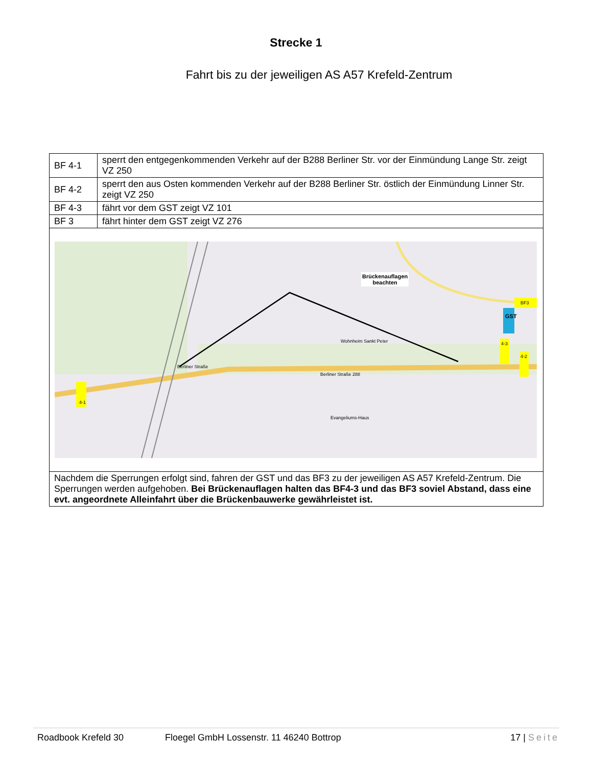Strecke 1
Fahrt bis zu der jeweiligen AS A57 Krefeld-Zentrum
| BF 4-1 | sperrt den entgegenkommenden Verkehr auf der B288 Berliner Str. vor der Einmündung Lange Str. zeigt VZ 250 |
| BF 4-2 | sperrt den aus Osten kommenden Verkehr auf der B288 Berliner Str. östlich der Einmündung Linner Str. zeigt VZ 250 |
| BF 4-3 | fährt vor dem GST zeigt VZ 101 |
| BF 3 | fährt hinter dem GST zeigt VZ 276 |
| Brückenauflagen beachten Berliner Straße Berliner Straße 288 Wohnheim Sankt Peter Evangeliums-Haus 4-1 GST BF3 4-3 4-2 | |
| Nachdem die Sperrungen erfolgt sind, fahren der GST und das BF3 zu der jeweiligen AS A57 Krefeld-Zentrum. Die Sperrungen werden aufgehoben. Bei Brückenauflagen halten das BF4-3 und das BF3 soviel Abstand, dass eine evt. angeordnete Alleinfahrt über die Brückenbauwerke gewährleistet ist. | |
Roadbook Krefeld 30 Floegel GmbH Lossenstr. 11 46240 Bottrop 17 | Seite